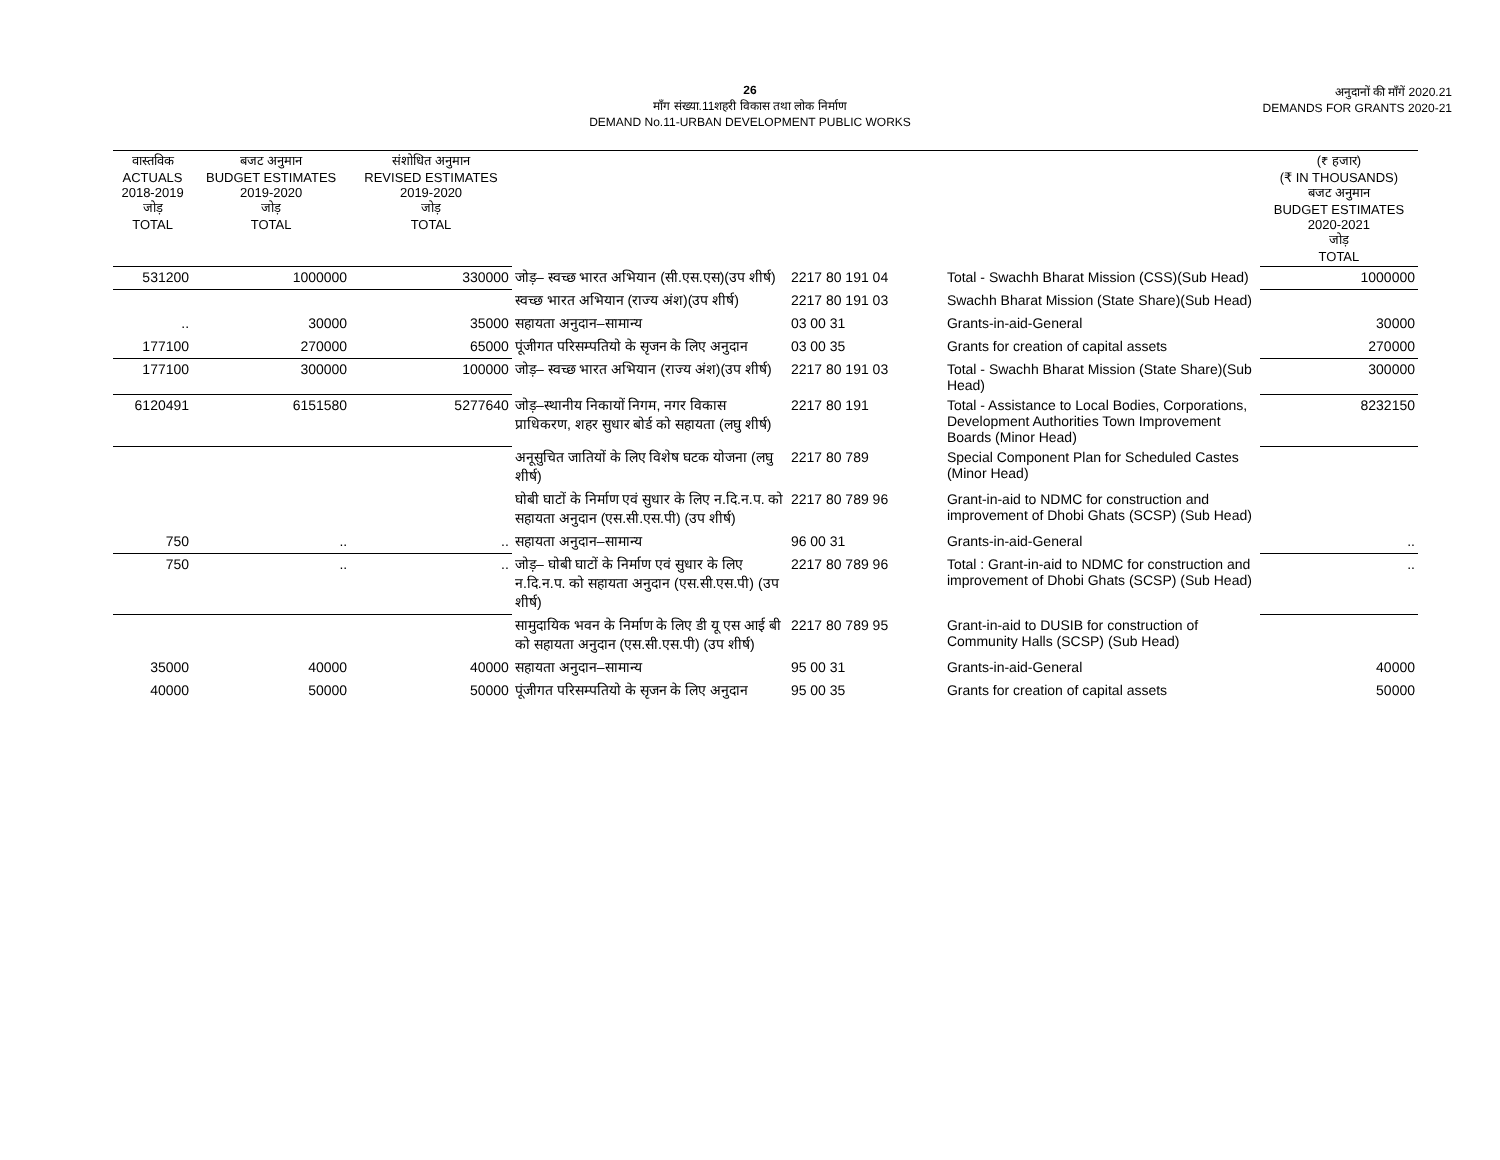26
माँग संख्या.11शहरी विकास तथा लोक निर्माण
DEMAND No.11-URBAN DEVELOPMENT PUBLIC WORKS
अनुदानों की माँगें 2020.21
DEMANDS FOR GRANTS 2020-21
| वास्तविक ACTUALS 2018-2019 जोड़ TOTAL | बजट अनुमान BUDGET ESTIMATES 2019-2020 जोड़ TOTAL | संशोधित अनुमान REVISED ESTIMATES 2019-2020 जोड़ TOTAL | | | | (₹ हजार) (₹ IN THOUSANDS) बजट अनुमान BUDGET ESTIMATES 2020-2021 जोड़ TOTAL |
| --- | --- | --- | --- | --- | --- | --- |
| 531200 | 1000000 | 330000 | जोड़– स्वच्छ भारत अभियान (सी.एस.एस)(उप शीर्ष) | 2217 80 191 04 | Total - Swachh Bharat Mission (CSS)(Sub Head) | 1000000 |
| | | | स्वच्छ भारत अभियान (राज्य अंश)(उप शीर्ष) | 2217 80 191 03 | Swachh Bharat Mission (State Share)(Sub Head) | |
| .. | 30000 | 35000 | सहायता अनुदान–सामान्य | 03 00 31 | Grants-in-aid-General | 30000 |
| 177100 | 270000 | 65000 | पूंजीगत परिसम्पतियो के सृजन के लिए अनुदान | 03 00 35 | Grants for creation of capital assets | 270000 |
| 177100 | 300000 | 100000 | जोड़– स्वच्छ भारत अभियान (राज्य अंश)(उप शीर्ष) | 2217 80 191 03 | Total - Swachh Bharat Mission (State Share)(Sub Head) | 300000 |
| 6120491 | 6151580 | 5277640 | जोड़–स्थानीय निकायों निगम, नगर विकास प्राधिकरण, शहर सुधार बोर्ड को सहायता (लघु शीर्ष) | 2217 80 191 | Total - Assistance to Local Bodies, Corporations, Development Authorities Town Improvement Boards (Minor Head) | 8232150 |
| | | | अनूसुचित जातियों के लिए विशेष घटक योजना (लघु शीर्ष) | 2217 80 789 | Special Component Plan for Scheduled Castes (Minor Head) | |
| | | | घोबी घाटों के निर्माण एवं सुधार के लिए न.दि.न.प. को सहायता अनुदान (एस.सी.एस.पी) (उप शीर्ष) | 2217 80 789 96 | Grant-in-aid to NDMC for construction and improvement of Dhobi Ghats (SCSP) (Sub Head) | |
| 750 | .. | .. | सहायता अनुदान–सामान्य | 96 00 31 | Grants-in-aid-General | .. |
| 750 | .. | .. | जोड़– घोबी घाटों के निर्माण एवं सुधार के लिए न.दि.न.प. को सहायता अनुदान (एस.सी.एस.पी) (उप शीर्ष) | 2217 80 789 96 | Total : Grant-in-aid to NDMC for construction and improvement of Dhobi Ghats (SCSP) (Sub Head) | .. |
| | | | सामुदायिक भवन के निर्माण के लिए डी यू एस आई बी को सहायता अनुदान (एस.सी.एस.पी) (उप शीर्ष) | 2217 80 789 95 | Grant-in-aid to DUSIB for construction of Community Halls (SCSP) (Sub Head) | |
| 35000 | 40000 | 40000 | सहायता अनुदान–सामान्य | 95 00 31 | Grants-in-aid-General | 40000 |
| 40000 | 50000 | 50000 | पूंजीगत परिसम्पतियो के सृजन के लिए अनुदान | 95 00 35 | Grants for creation of capital assets | 50000 |